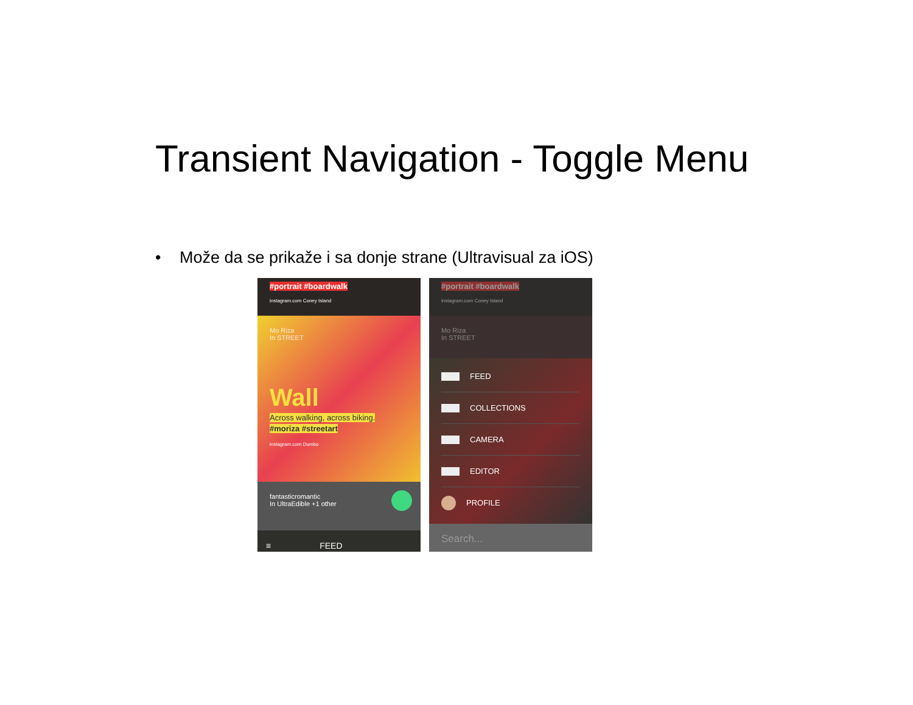Transient Navigation - Toggle Menu
• Može da se prikaže i sa donje strane (Ultravisual za iOS)
#portrait #boardwalk
instagram.com Coney Island
Mo Riza
In STREET
Wall
Across walking, across biking.
#moriza #streetart
instagram.com Dumbo
fantasticromantic
In UltraEdible +1 other
≡ FEED
#portrait #boardwalk
instagram.com Coney Island
Mo Riza
In STREET
FEED
COLLECTIONS
CAMERA
EDITOR
PROFILE
Search...